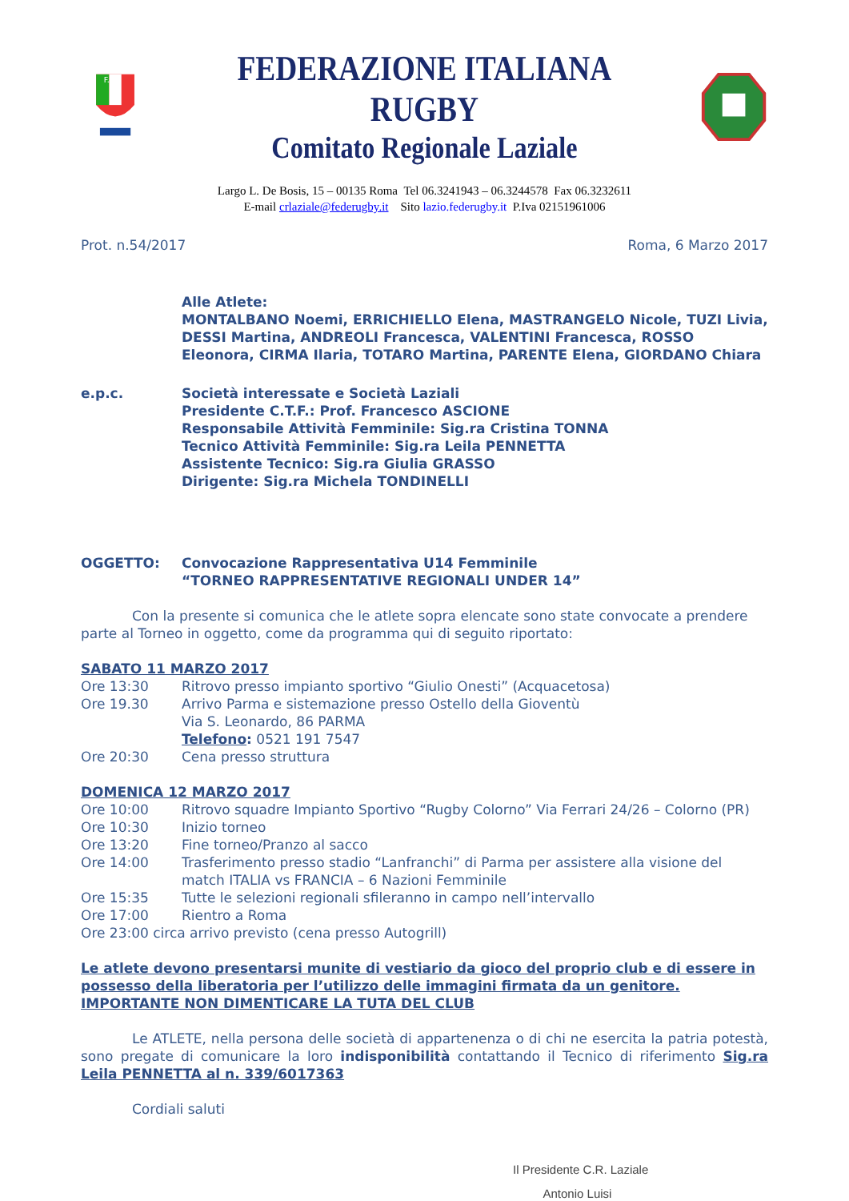F.I.R.
FEDERAZIONE ITALIANA RUGBY
Comitato Regionale Laziale
Largo L. De Bosis, 15 – 00135 Roma Tel 06.3241943 – 06.3244578 Fax 06.3232611
E-mail crlaziale@federugby.it Sito lazio.federugby.it P.Iva 02151961006
Prot. n.54/2017 Roma, 6 Marzo 2017
Alle Atlete:
MONTALBANO Noemi, ERRICHIELLO Elena, MASTRANGELO Nicole, TUZI Livia, DESSI Martina, ANDREOLI Francesca, VALENTINI Francesca, ROSSO Eleonora, CIRMA Ilaria, TOTARO Martina, PARENTE Elena, GIORDANO Chiara
e.p.c. Società interessate e Società Laziali
Presidente C.T.F.: Prof. Francesco ASCIONE
Responsabile Attività Femminile: Sig.ra Cristina TONNA
Tecnico Attività Femminile: Sig.ra Leila PENNETTA
Assistente Tecnico: Sig.ra Giulia GRASSO
Dirigente: Sig.ra Michela TONDINELLI
OGGETTO: Convocazione Rappresentativa U14 Femminile
“TORNEO RAPPRESENTATIVE REGIONALI UNDER 14”
Con la presente si comunica che le atlete sopra elencate sono state convocate a prendere parte al Torneo in oggetto, come da programma qui di seguito riportato:
SABATO 11 MARZO 2017
Ore 13:30 Ritrovo presso impianto sportivo “Giulio Onesti” (Acquacetosa)
Ore 19.30 Arrivo Parma e sistemazione presso Ostello della Gioventù
Via S. Leonardo, 86 PARMA
Telefono: 0521 191 7547
Ore 20:30 Cena presso struttura
DOMENICA 12 MARZO 2017
Ore 10:00 Ritrovo squadre Impianto Sportivo “Rugby Colorno” Via Ferrari 24/26 – Colorno (PR)
Ore 10:30 Inizio torneo
Ore 13:20 Fine torneo/Pranzo al sacco
Ore 14:00 Trasferimento presso stadio “Lanfranchi” di Parma per assistere alla visione del match ITALIA vs FRANCIA – 6 Nazioni Femminile
Ore 15:35 Tutte le selezioni regionali sfileranno in campo nell’intervallo
Ore 17:00 Rientro a Roma
Ore 23:00 circa arrivo previsto (cena presso Autogrill)
Le atlete devono presentarsi munite di vestiario da gioco del proprio club e di essere in possesso della liberatoria per l’utilizzo delle immagini firmata da un genitore.
IMPORTANTE NON DIMENTICARE LA TUTA DEL CLUB
Le ATLETE, nella persona delle società di appartenenza o di chi ne esercita la patria potestà, sono pregate di comunicare la loro indisponibilità contattando il Tecnico di riferimento Sig.ra Leila PENNETTA al n. 339/6017363
Cordiali saluti
Il Presidente C.R. Laziale
Antonio Luisi